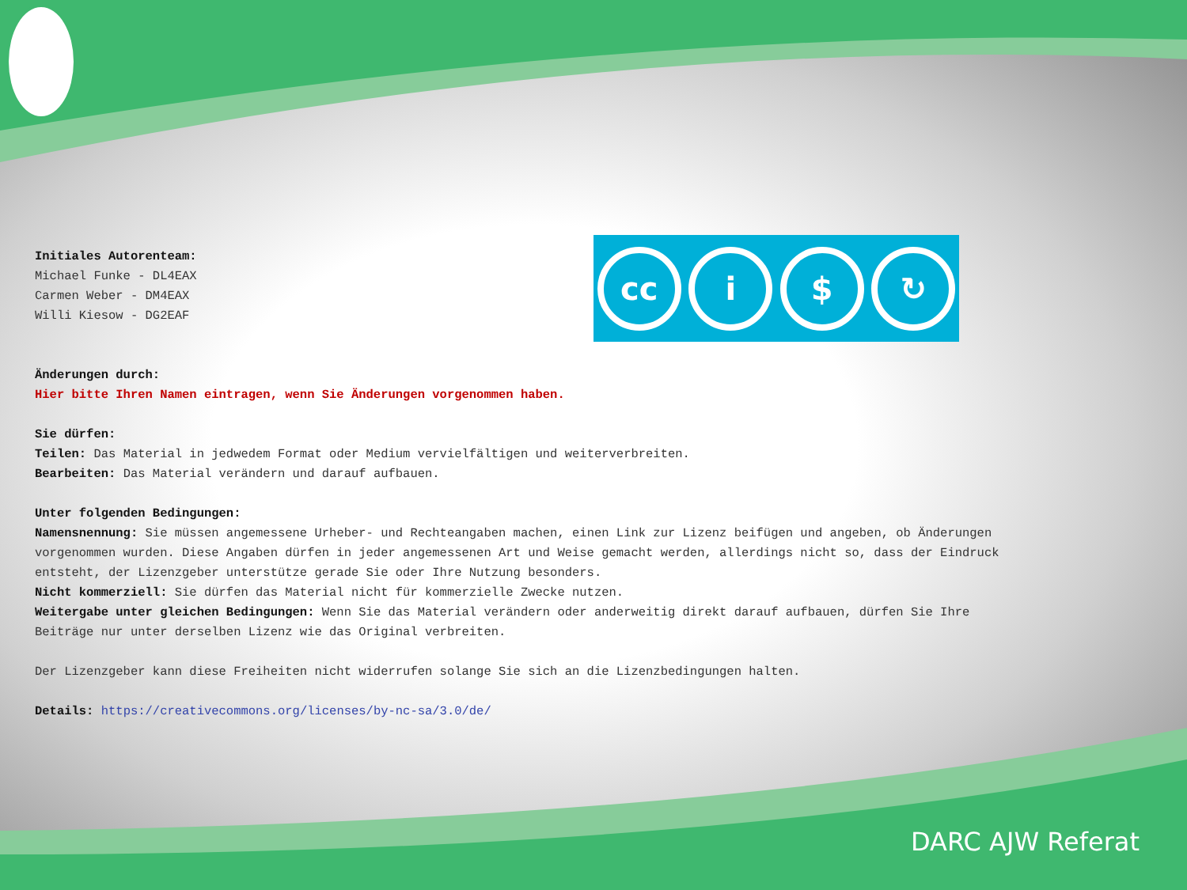cc i $ ↻
Initiales Autorenteam:
Michael Funke - DL4EAX
Carmen Weber - DM4EAX
Willi Kiesow - DG2EAF
Änderungen durch:
Hier bitte Ihren Namen eintragen, wenn Sie Änderungen vorgenommen haben.
Sie dürfen:
Teilen: Das Material in jedwedem Format oder Medium vervielfältigen und weiterverbreiten.
Bearbeiten: Das Material verändern und darauf aufbauen.
Unter folgenden Bedingungen:
Namensnennung: Sie müssen angemessene Urheber- und Rechteangaben machen, einen Link zur Lizenz beifügen und angeben, ob Änderungen vorgenommen wurden. Diese Angaben dürfen in jeder angemessenen Art und Weise gemacht werden, allerdings nicht so, dass der Eindruck entsteht, der Lizenzgeber unterstütze gerade Sie oder Ihre Nutzung besonders.
Nicht kommerziell: Sie dürfen das Material nicht für kommerzielle Zwecke nutzen.
Weitergabe unter gleichen Bedingungen: Wenn Sie das Material verändern oder anderweitig direkt darauf aufbauen, dürfen Sie Ihre Beiträge nur unter derselben Lizenz wie das Original verbreiten.
Der Lizenzgeber kann diese Freiheiten nicht widerrufen solange Sie sich an die Lizenzbedingungen halten.
Details: https://creativecommons.org/licenses/by-nc-sa/3.0/de/
DARC AJW Referat